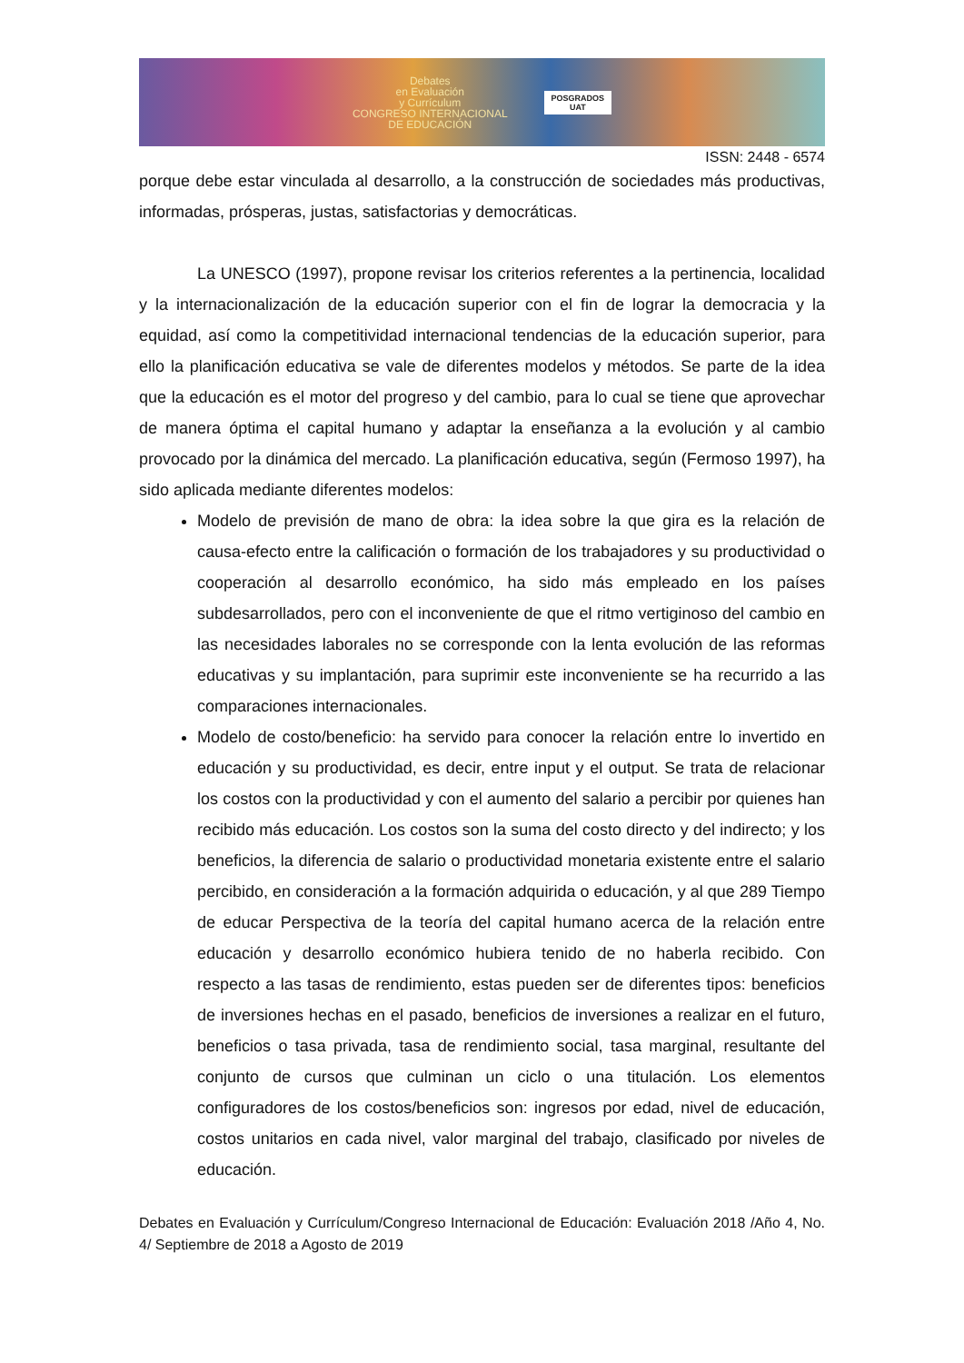Debates
en Evaluación
y Currículum
CONGRESO INTERNACIONAL
DE EDUCACIÓN
POSGRADOS
UAT
ISSN: 2448 - 6574
porque debe estar vinculada al desarrollo, a la construcción de sociedades más productivas, informadas, prósperas, justas, satisfactorias y democráticas.
La UNESCO (1997), propone revisar los criterios referentes a la pertinencia, localidad y la internacionalización de la educación superior con el fin de lograr la democracia y la equidad, así como la competitividad internacional tendencias de la educación superior, para ello la planificación educativa se vale de diferentes modelos y métodos. Se parte de la idea que la educación es el motor del progreso y del cambio, para lo cual se tiene que aprovechar de manera óptima el capital humano y adaptar la enseñanza a la evolución y al cambio provocado por la dinámica del mercado. La planificación educativa, según (Fermoso 1997), ha sido aplicada mediante diferentes modelos:
Modelo de previsión de mano de obra: la idea sobre la que gira es la relación de causa-efecto entre la calificación o formación de los trabajadores y su productividad o cooperación al desarrollo económico, ha sido más empleado en los países subdesarrollados, pero con el inconveniente de que el ritmo vertiginoso del cambio en las necesidades laborales no se corresponde con la lenta evolución de las reformas educativas y su implantación, para suprimir este inconveniente se ha recurrido a las comparaciones internacionales.
Modelo de costo/beneficio: ha servido para conocer la relación entre lo invertido en educación y su productividad, es decir, entre input y el output. Se trata de relacionar los costos con la productividad y con el aumento del salario a percibir por quienes han recibido más educación. Los costos son la suma del costo directo y del indirecto; y los beneficios, la diferencia de salario o productividad monetaria existente entre el salario percibido, en consideración a la formación adquirida o educación, y al que 289 Tiempo de educar Perspectiva de la teoría del capital humano acerca de la relación entre educación y desarrollo económico hubiera tenido de no haberla recibido. Con respecto a las tasas de rendimiento, estas pueden ser de diferentes tipos: beneficios de inversiones hechas en el pasado, beneficios de inversiones a realizar en el futuro, beneficios o tasa privada, tasa de rendimiento social, tasa marginal, resultante del conjunto de cursos que culminan un ciclo o una titulación. Los elementos configuradores de los costos/beneficios son: ingresos por edad, nivel de educación, costos unitarios en cada nivel, valor marginal del trabajo, clasificado por niveles de educación.
Debates en Evaluación y Currículum/Congreso Internacional de Educación: Evaluación 2018 /Año 4, No. 4/ Septiembre de 2018 a Agosto de 2019